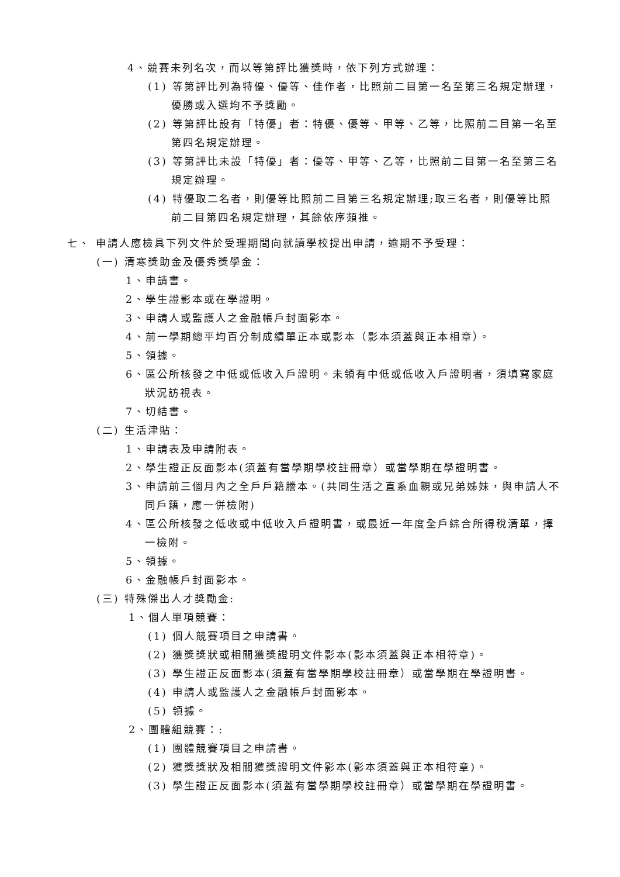4、競賽未列名次，而以等第評比獲獎時，依下列方式辦理：
(1) 等第評比列為特優、優等、佳作者，比照前二目第一名至第三名規定辦理，優勝或入選均不予獎勵。
(2) 等第評比設有「特優」者：特優、優等、甲等、乙等，比照前二目第一名至第四名規定辦理。
(3) 等第評比未設「特優」者：優等、甲等、乙等，比照前二目第一名至第三名規定辦理。
(4) 特優取二名者，則優等比照前二目第三名規定辦理;取三名者，則優等比照前二目第四名規定辦理，其餘依序類推。
七、 申請人應檢具下列文件於受理期間向就讀學校提出申請，逾期不予受理：
(一) 清寒獎助金及優秀獎學金：
1、申請書。
2、學生證影本或在學證明。
3、申請人或監護人之金融帳戶封面影本。
4、前一學期總平均百分制成績單正本或影本（影本須蓋與正本相章）。
5、領據。
6、區公所核發之中低或低收入戶證明。未領有中低或低收入戶證明者，須填寫家庭狀況訪視表。
7、切結書。
(二) 生活津貼：
1、申請表及申請附表。
2、學生證正反面影本(須蓋有當學期學校註冊章）或當學期在學證明書。
3、申請前三個月內之全戶戶籍謄本。(共同生活之直系血親或兄弟姊妹，與申請人不同戶籍，應一併檢附)
4、區公所核發之低收或中低收入戶證明書，或最近一年度全戶綜合所得稅清單，擇一檢附。
5、領據。
6、金融帳戶封面影本。
(三) 特殊傑出人才獎勵金:
1、個人單項競賽：
(1) 個人競賽項目之申請書。
(2) 獲獎獎狀或相關獲獎證明文件影本(影本須蓋與正本相符章)。
(3) 學生證正反面影本(須蓋有當學期學校註冊章）或當學期在學證明書。
(4) 申請人或監護人之金融帳戶封面影本。
(5) 領據。
2、團體組競賽：:
(1) 團體競賽項目之申請書。
(2) 獲獎獎狀及相關獲獎證明文件影本(影本須蓋與正本相符章)。
(3) 學生證正反面影本(須蓋有當學期學校註冊章）或當學期在學證明書。